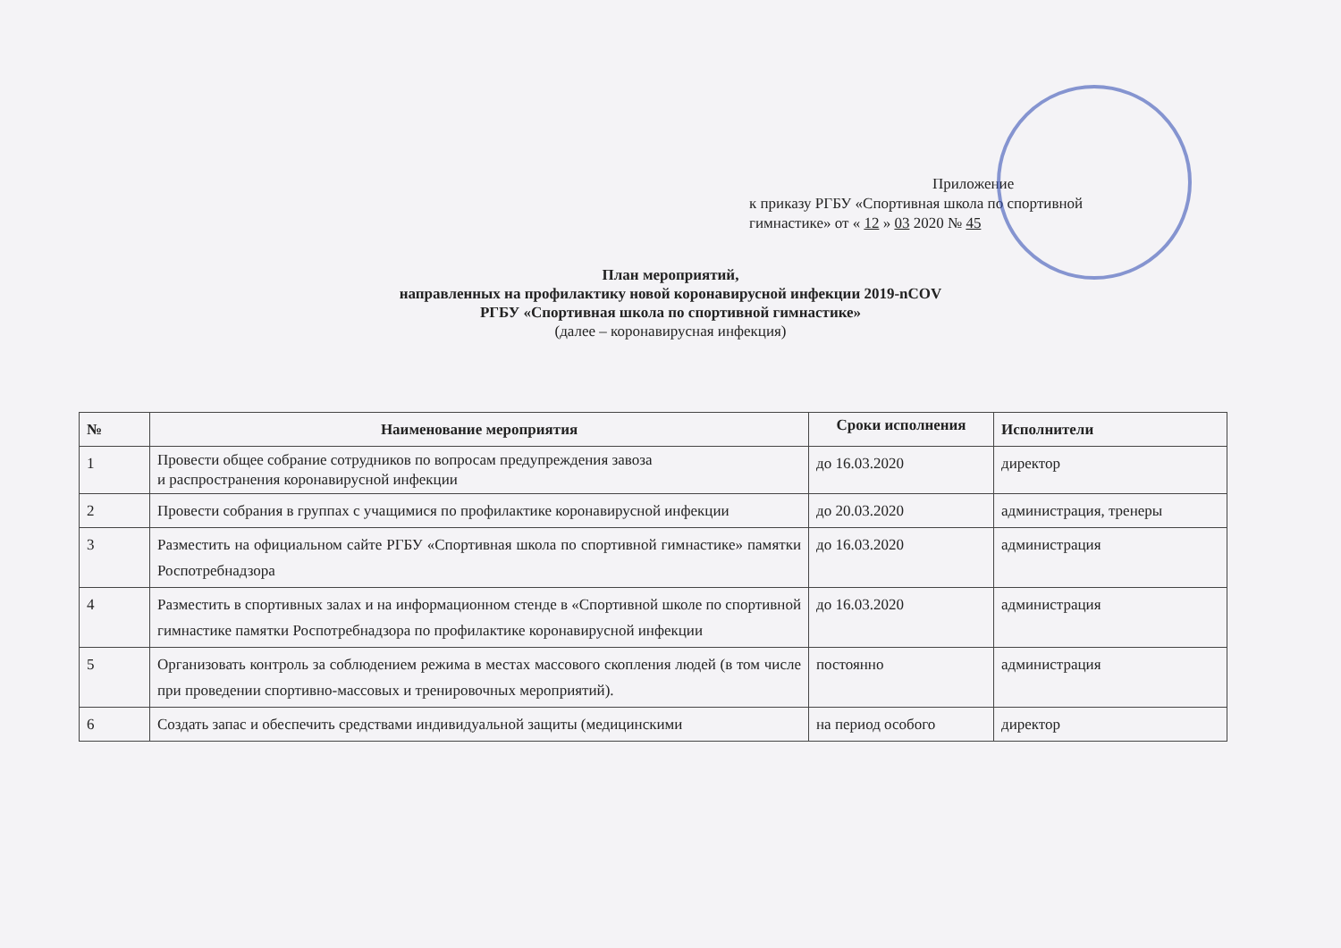Приложение
к приказу РГБУ «Спортивная школа по спортивной
гимнастике» от « 12 » 03 2020 № 45
План мероприятий,
направленных на профилактику новой коронавирусной инфекции 2019-nCOV
РГБУ «Спортивная школа по спортивной гимнастике»
(далее – коронавирусная инфекция)
| № | Наименование мероприятия | Сроки исполнения | Исполнители |
| --- | --- | --- | --- |
| 1 | Провести общее собрание сотрудников по вопросам предупреждения завоза и распространения коронавирусной инфекции | до 16.03.2020 | директор |
| 2 | Провести собрания в группах с учащимися по профилактике коронавирусной инфекции | до 20.03.2020 | администрация, тренеры |
| 3 | Разместить на официальном сайте РГБУ «Спортивная школа по спортивной гимнастике» памятки Роспотребнадзора | до 16.03.2020 | администрация |
| 4 | Разместить в спортивных залах и на информационном стенде в «Спортивной школе по спортивной гимнастике памятки Роспотребнадзора по профилактике коронавирусной инфекции | до 16.03.2020 | администрация |
| 5 | Организовать контроль за соблюдением режима в местах массового скопления людей (в том числе при проведении спортивно-массовых и тренировочных мероприятий). | постоянно | администрация |
| 6 | Создать запас и обеспечить средствами индивидуальной защиты (медицинскими | на период особого | директор |